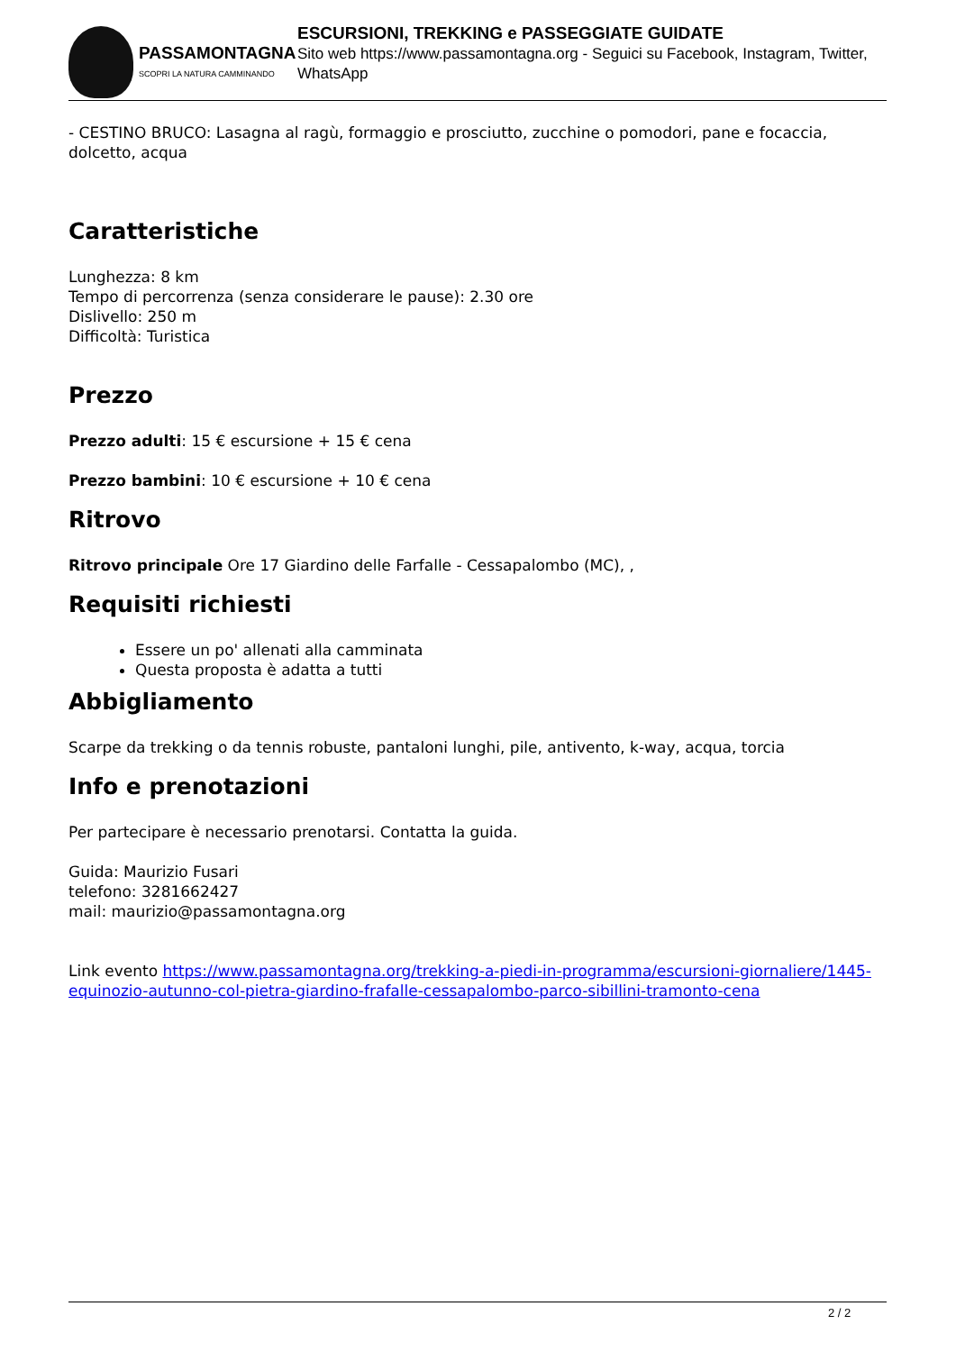PASSAMONTAGNA
SCOPRI LA NATURA CAMMINANDO
ESCURSIONI, TREKKING e PASSEGGIATE GUIDATE
Sito web https://www.passamontagna.org - Seguici su Facebook, Instagram, Twitter, WhatsApp
- CESTINO BRUCO: Lasagna al ragù, formaggio e prosciutto, zucchine o pomodori, pane e focaccia, dolcetto, acqua
Caratteristiche
Lunghezza: 8 km
Tempo di percorrenza (senza considerare le pause): 2.30 ore
Dislivello: 250 m
Difficoltà: Turistica
Prezzo
Prezzo adulti: 15 € escursione + 15 € cena
Prezzo bambini: 10 € escursione + 10 € cena
Ritrovo
Ritrovo principale Ore 17 Giardino delle Farfalle - Cessapalombo (MC), ,
Requisiti richiesti
Essere un po' allenati alla camminata
Questa proposta è adatta a tutti
Abbigliamento
Scarpe da trekking o da tennis robuste, pantaloni lunghi, pile, antivento, k-way, acqua, torcia
Info e prenotazioni
Per partecipare è necessario prenotarsi. Contatta la guida.
Guida: Maurizio Fusari
telefono: 3281662427
mail: maurizio@passamontagna.org
Link evento https://www.passamontagna.org/trekking-a-piedi-in-programma/escursioni-giornaliere/1445-equinozio-autunno-col-pietra-giardino-frafalle-cessapalombo-parco-sibillini-tramonto-cena
2 / 2